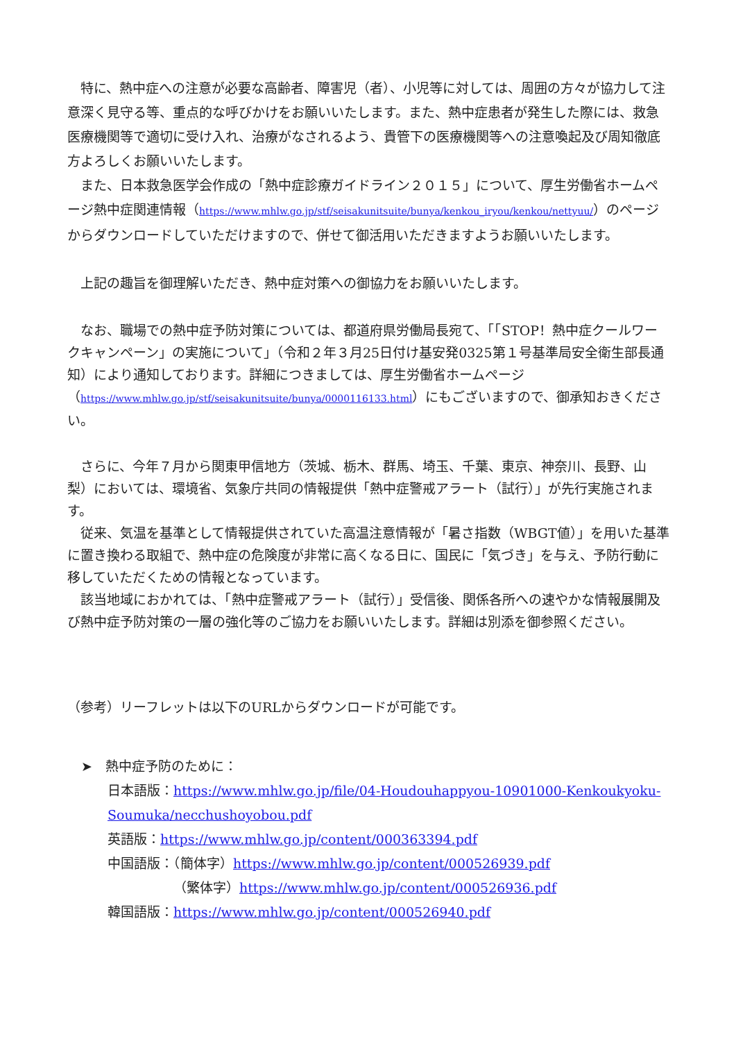特に、熱中症への注意が必要な高齢者、障害児（者）、小児等に対しては、周囲の方々が協力して注意深く見守る等、重点的な呼びかけをお願いいたします。また、熱中症患者が発生した際には、救急医療機関等で適切に受け入れ、治療がなされるよう、貴管下の医療機関等への注意喚起及び周知徹底方よろしくお願いいたします。
　また、日本救急医学会作成の「熱中症診療ガイドライン２０１５」について、厚生労働省ホームページ熱中症関連情報（https://www.mhlw.go.jp/stf/seisakunitsuite/bunya/kenkou_iryou/kenkou/nettyuu/）のページからダウンロードしていただけますので、併せて御活用いただきますようお願いいたします。
　上記の趣旨を御理解いただき、熱中症対策への御協力をお願いいたします。
　なお、職場での熱中症予防対策については、都道府県労働局長宛て、「「STOP！熱中症クールワークキャンペーン」の実施について」（令和２年３月25日付け基安発0325第１号基準局安全衛生部長通知）により通知しております。詳細につきましては、厚生労働省ホームページ（https://www.mhlw.go.jp/stf/seisakunitsuite/bunya/0000116133.html）にもございますので、御承知おきください。
　さらに、今年７月から関東甲信地方（茨城、栃木、群馬、埼玉、千葉、東京、神奈川、長野、山梨）においては、環境省、気象庁共同の情報提供「熱中症警戒アラート（試行）」が先行実施されます。
　従来、気温を基準として情報提供されていた高温注意情報が「暑さ指数（WBGT値）」を用いた基準に置き換わる取組で、熱中症の危険度が非常に高くなる日に、国民に「気づき」を与え、予防行動に移していただくための情報となっています。
　該当地域におかれては、「熱中症警戒アラート（試行）」受信後、関係各所への速やかな情報展開及び熱中症予防対策の一層の強化等のご協力をお願いいたします。詳細は別添を御参照ください。
（参考）リーフレットは以下のURLからダウンロードが可能です。
➤　熱中症予防のために：
日本語版：https://www.mhlw.go.jp/file/04-Houdouhappyou-10901000-Kenkoukyoku-Soumuka/necchushoyobou.pdf
英語版：https://www.mhlw.go.jp/content/000363394.pdf
中国語版：（簡体字）https://www.mhlw.go.jp/content/000526939.pdf
（繁体字）https://www.mhlw.go.jp/content/000526936.pdf
韓国語版：https://www.mhlw.go.jp/content/000526940.pdf